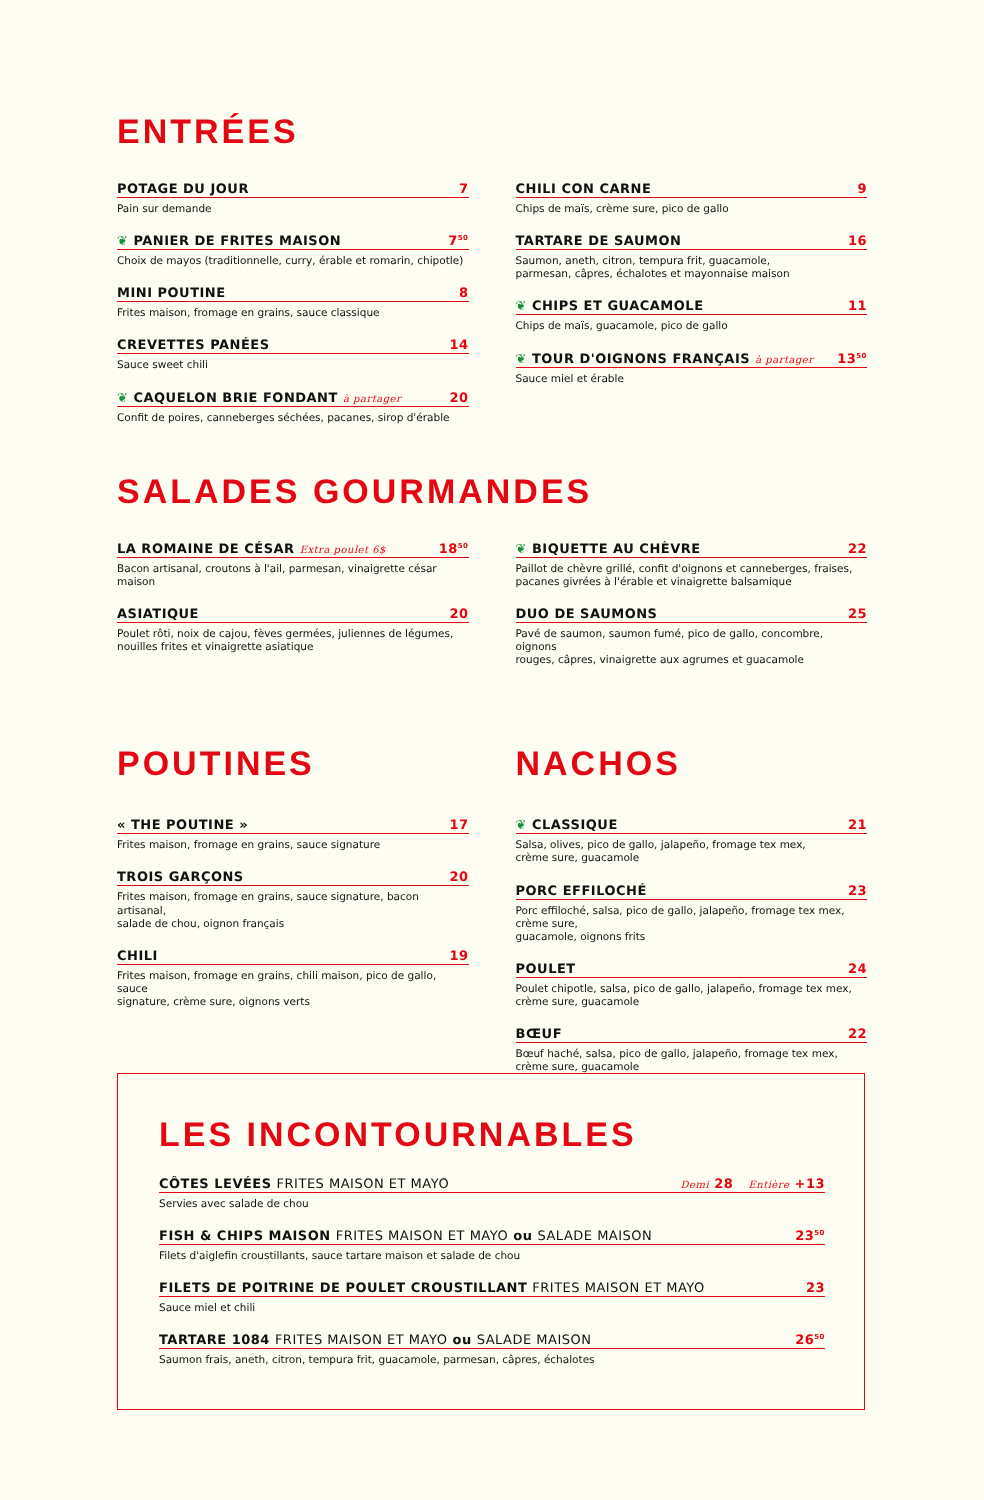ENTRÉES
POTAGE DU JOUR 7
Pain sur demande
❦ PANIER DE FRITES MAISON 7<sup>50</sup>
Choix de mayos (traditionnelle, curry, érable et romarin, chipotle)
MINI POUTINE 8
Frites maison, fromage en grains, sauce classique
CREVETTES PANÉES 14
Sauce sweet chili
❦ CAQUELON BRIE FONDANT à partager 20
Confit de poires, canneberges séchées, pacanes, sirop d'érable
CHILI CON CARNE 9
Chips de maïs, crème sure, pico de gallo
TARTARE DE SAUMON 16
Saumon, aneth, citron, tempura frit, guacamole,
parmesan, câpres, échalotes et mayonnaise maison
❦ CHIPS ET GUACAMOLE 11
Chips de maïs, guacamole, pico de gallo
❦ TOUR D'OIGNONS FRANÇAIS à partager 13<sup>50</sup>
Sauce miel et érable
SALADES GOURMANDES
LA ROMAINE DE CÉSAR Extra poulet 6$ 18<sup>50</sup>
Bacon artisanal, croutons à l'ail, parmesan, vinaigrette césar maison
ASIATIQUE 20
Poulet rôti, noix de cajou, fèves germées, juliennes de légumes,
nouilles frites et vinaigrette asiatique
❦ BIQUETTE AU CHÈVRE 22
Paillot de chèvre grillé, confit d'oignons et canneberges, fraises,
pacanes givrées à l'érable et vinaigrette balsamique
DUO DE SAUMONS 25
Pavé de saumon, saumon fumé, pico de gallo, concombre, oignons
rouges, câpres, vinaigrette aux agrumes et guacamole
POUTINES
« THE POUTINE » 17
Frites maison, fromage en grains, sauce signature
TROIS GARÇONS 20
Frites maison, fromage en grains, sauce signature, bacon artisanal,
salade de chou, oignon français
CHILI 19
Frites maison, fromage en grains, chili maison, pico de gallo, sauce
signature, crème sure, oignons verts
NACHOS
❦ CLASSIQUE 21
Salsa, olives, pico de gallo, jalapeño, fromage tex mex,
crème sure, guacamole
PORC EFFILOCHÉ 23
Porc effiloché, salsa, pico de gallo, jalapeño, fromage tex mex, crème sure,
guacamole, oignons frits
POULET 24
Poulet chipotle, salsa, pico de gallo, jalapeño, fromage tex mex,
crème sure, guacamole
BŒUF 22
Bœuf haché, salsa, pico de gallo, jalapeño, fromage tex mex,
crème sure, guacamole
LES INCONTOURNABLES
CÔTES LEVÉES FRITES MAISON ET MAYO Demi 28 Entière +13
Servies avec salade de chou
FISH & CHIPS MAISON FRITES MAISON ET MAYO ou SALADE MAISON 23<sup>50</sup>
Filets d'aiglefin croustillants, sauce tartare maison et salade de chou
FILETS DE POITRINE DE POULET CROUSTILLANT FRITES MAISON ET MAYO 23
Sauce miel et chili
TARTARE 1084 FRITES MAISON ET MAYO ou SALADE MAISON 26<sup>50</sup>
Saumon frais, aneth, citron, tempura frit, guacamole, parmesan, câpres, échalotes